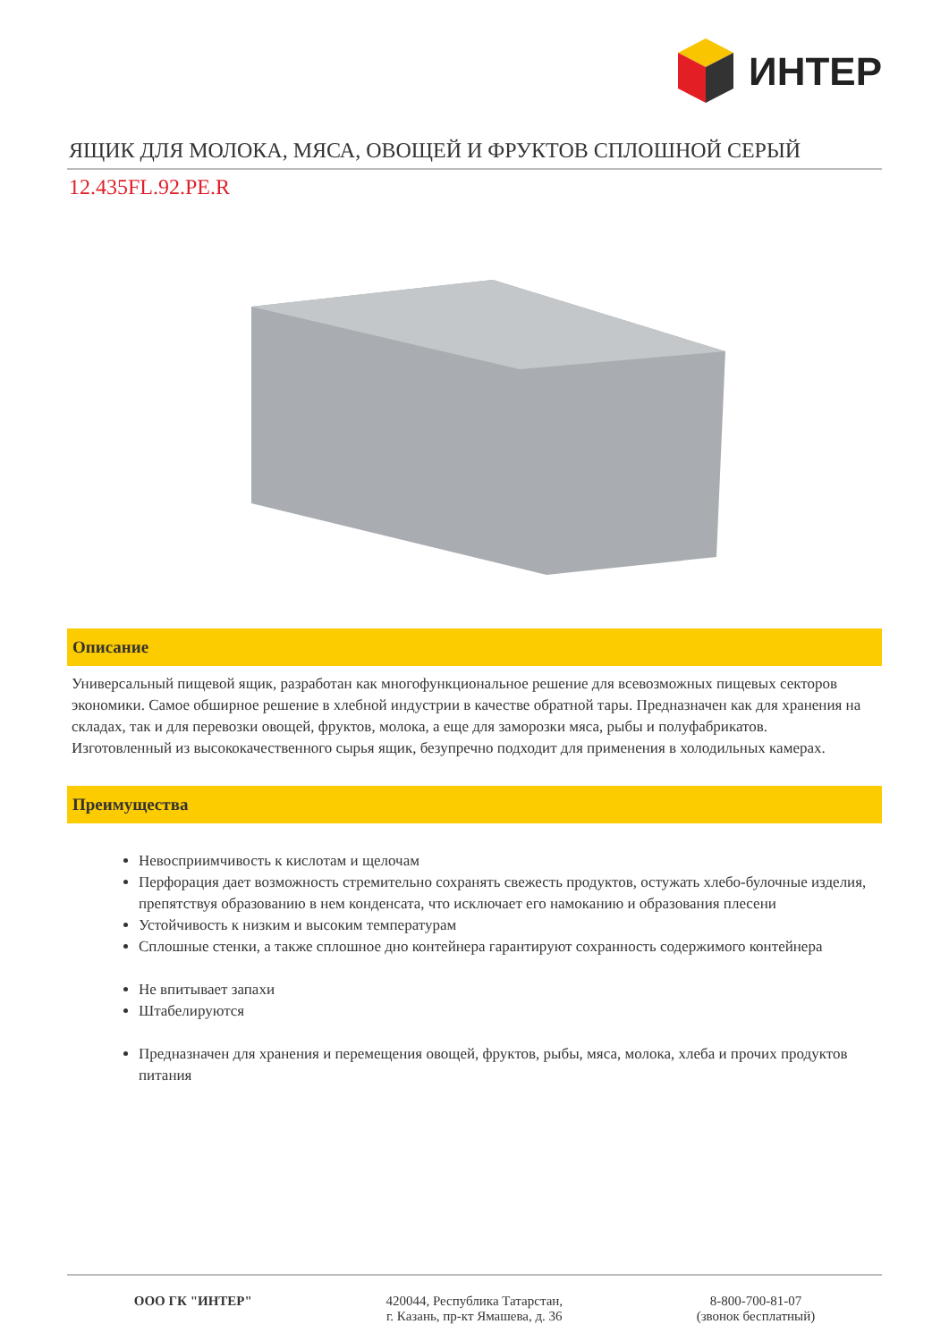ИНТЕР
ЯЩИК ДЛЯ МОЛОКА, МЯСА, ОВОЩЕЙ И ФРУКТОВ СПЛОШНОЙ СЕРЫЙ
12.435FL.92.PE.R
Описание
Универсальный пищевой ящик, разработан как многофункциональное решение для всевозможных пищевых секторов экономики. Самое обширное решение в хлебной индустрии в качестве обратной тары. Предназначен как для хранения на складах, так и для перевозки овощей, фруктов, молока, а еще для заморозки мяса, рыбы и полуфабрикатов.
Изготовленный из высококачественного сырья ящик, безупречно подходит для применения в холодильных камерах.
Преимущества
Невосприимчивость к кислотам и щелочам
Перфорация дает возможность стремительно сохранять свежесть продуктов, остужать хлебо-булочные изделия, препятствуя образованию в нем конденсата, что исключает его намоканию и образования плесени
Устойчивость к низким и высоким температурам
Сплошные стенки, а также сплошное дно контейнера гарантируют сохранность содержимого контейнера
Не впитывает запахи
Штабелируются
Предназначен для хранения и перемещения овощей, фруктов, рыбы, мяса, молока, хлеба и прочих продуктов питания
ООО ГК "ИНТЕР" 420044, Республика Татарстан,
г. Казань, пр-кт Ямашева, д. 36
8-800-700-81-07
(звонок бесплатный)